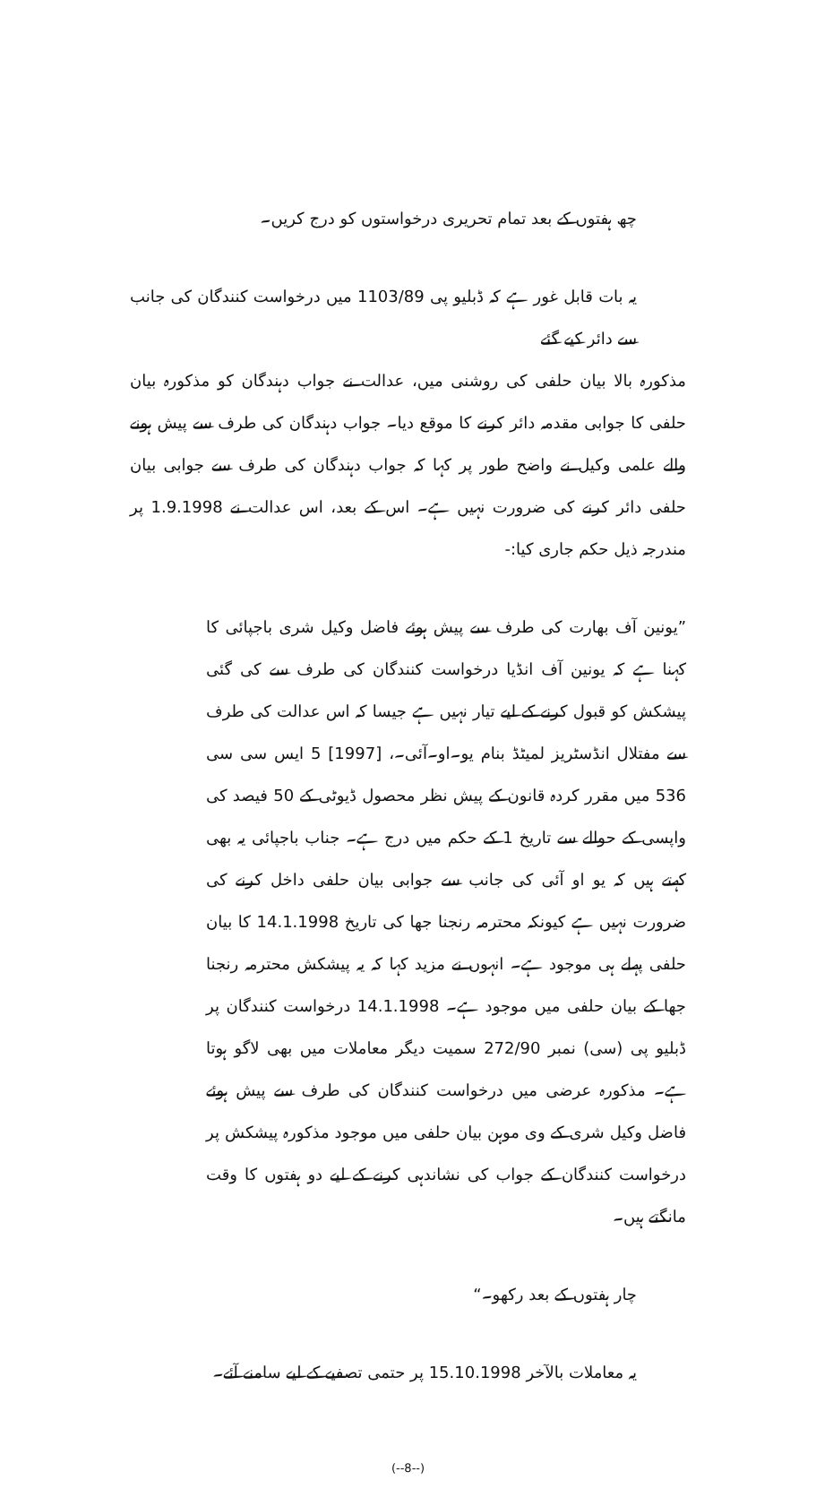چھ ہفتوں کے بعد تمام تحریری درخواستوں کو درج کریں۔
یہ بات قابل غور ہے کہ ڈبلیو پی 1103/89 میں درخواست کنندگان کی جانب سے دائر کیے گئے
مذکورہ بالا بیان حلفی کی روشنی میں، عدالت نے جواب دہندگان کو مذکورہ بیان حلفی کا جوابی مقدمہ دائر کرنے کا موقع دیا۔ جواب دہندگان کی طرف سے پیش ہونے والے علمی وکیل نے واضح طور پر کہا کہ جواب دہندگان کی طرف سے جوابی بیان حلفی دائر کرنے کی ضرورت نہیں ہے۔ اس کے بعد، اس عدالت نے 1.9.1998 پر مندرجہ ذیل حکم جاری کیا:-
”یونین آف بھارت کی طرف سے پیش ہوئے فاضل وکیل شری باجپائی کا کہنا ہے کہ یونین آف انڈیا درخواست کنندگان کی طرف سے کی گئی پیشکش کو قبول کرنے کے لیے تیار نہیں ہے جیسا کہ اس عدالت کی طرف سے مفتلال انڈسٹریز لمیٹڈ بنام یو۔او۔آئی۔، [1997] 5 ایس سی سی 536 میں مقرر کردہ قانون کے پیش نظر محصول ڈیوٹی کے 50 فیصد کی واپسی کے حوالے سے تاریخ 1 کے حکم میں درج ہے۔ جناب باجپائی یہ بھی کہتے ہیں کہ یو او آئی کی جانب سے جوابی بیان حلفی داخل کرنے کی ضرورت نہیں ہے کیونکہ محترمہ رنجنا جھا کی تاریخ 14.1.1998 کا بیان حلفی پہلے ہی موجود ہے۔ انہوں نے مزید کہا کہ یہ پیشکش محترمہ رنجنا جھا کے بیان حلفی میں موجود ہے۔ 14.1.1998 درخواست کنندگان پر ڈبلیو پی (سی) نمبر 272/90 سمیت دیگر معاملات میں بھی لاگو ہوتا ہے۔ مذکورہ عرضی میں درخواست کنندگان کی طرف سے پیش ہوئے فاضل وکیل شری کے وی موہن بیان حلفی میں موجود مذکورہ پیشکش پر درخواست کنندگان کے جواب کی نشاندہی کرنے کے لیے دو ہفتوں کا وقت مانگتے ہیں۔
چار ہفتوں کے بعد رکھو۔“
یہ معاملات بالآخر 15.10.1998 پر حتمی تصفیے کے لیے سامنے آئے۔
(--8--)